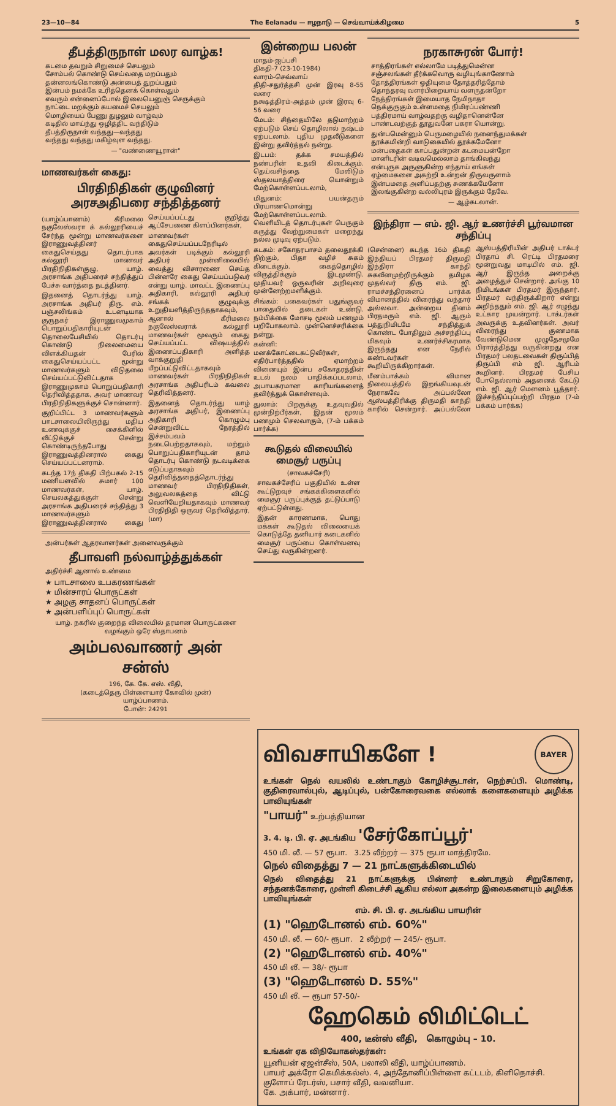23—10—84 The Eelanadu — ஈழநாடு — செவ்வாய்க்கிழமை 5
தீபத்திருநாள் மலர வாழ்க!
கடமை தவறும் சிறுமைச் செயலும்
சோம்பல் கொண்டு செய்வதை மறப்பதும்
தன்னலங்கொண்டு அன்பைத் துறப்பதும்
இன்பம் நமக்கே உரித்தெனக் கொள்வதும்
எவரும் என்னைப்போல் இலையெனுஞ் செருக்கும்
நாட்டை மறக்கும் கயமைச் செயலும்
மொழியைப் பேணு துழலும் வாழ்வும்
கடிதில் மாய்ந்து ஒழித்திட வந்திடும்
தீபத்திருநாள் வந்தது—வந்தது
வந்தது வந்தது மகிழ்வுள வந்தது.
— "வண்ணையூரான்"
மாணவர்கள் கைது:
பிரதிநிதிகள் குழுவினர் அரசஅதிபரை சந்தித்தனர்
(யாழ்ப்பாணம்) கீரிமலை நகுலேஸ்வரா க் கல்லூரியைச் சேர்ந்த மூன்று மாணவர்களை இராணுவத்தினர் கைதுசெய்தது தொடர்பாக கல்லூரி மாணவர் பிரதிநிதிகள்குழு, யாழ். அரசாங்க அதிபரைச் சந்தித்துப் பேச்சு வார்த்தை நடத்தினர்.
இதனைத் தொடர்ந்து யாழ். அரசாங்க அதிபர் திரு. எம். பஞ்சலிங்கம் உடனடியாக குருநகர் இராணுவமுகாம் பொறுப்பதிகாரியுடன் தொலைபேசியில் தொடர்பு கொண்டு நிலைமையை விளக்கியதன் பேரில் கைதுசெய்யப்பட்ட மூன்று மாணவர்களும் விடுதலை செய்யப்பட்டுவிட்டதாக இராணுமுகாம் பொறுப்பதிகாரி தெரிவித்ததாக, அவர் மாணவர் பிரதிநிதிகளுக்குச் சொன்னார்.
குறிப்பிட்ட 3 மாணவர்களும் பாடசாலையிலிருந்து மதிய உணவுக்குச் சைக்கிளில் வீட்டுக்குச் சென்று கொண்டிருந்தபோது இராணுவத்தினரால் கைது செய்யப்பட்டனராம்.
கடந்த 17ந் திகதி பிற்பகல் 2-15 மணியளவில் சுமார் 100 மாணவர்கள், யாழ். செயலகத்துக்குள் சென்று அரசாங்க அதிபரைச் சந்தித்து 3 மாணவர்களும் இராணுவத்தினரால் கைது செய்யப்பட்டது குறித்து ஆட்சேபணை கிளப்பினர்கள்,
மாணவர்கள் கைதுசெய்யப்படநேரிடில் அவர்கள் படிக்கும் கல்லூரி அதிபர் முன்னிலையில் வைத்து விசாரணை செய்த பின்னரே கைது செய்யப்படுவர் என்று யாழ். மாவட்ட இணைப்பு அதிகாரி, கல்லூரி அதிபர் சங்கக் குழுவுக்கு உறுதியளித்திருந்ததாகவும், ஆனால் கீரிமலை நகுலேஸ்வராக் கல்லூரி மாணவர்கள் மூவரும் கைது செய்யப்பட்ட விஷயத்தில் இணைப்பதிகாரி அளித்த வாக்குறுதி மீறப்பட்டுவிட்டதாகவும் மாணவர்கள் பிரதிநிதிகள் அரசாங்க அதிபரிடம் கவலை தெரிவித்தனர்.
இதனைத் தொடர்ந்து யாழ் அரசாங்க அதிபர், இணைப்பு அதிகாரி கொழும்பு சென்றுவிட்ட நேரத்தில் இச்சம்பவம் நடைபெற்றதாகவும், மற்றும் பொறுப்பதிகாரியுடன் தாம் தொடர்பு கொண்டு நடவடிக்கை எடுப்பதாகவும் தெரிவித்ததைத்தொடர்ந்து மாணவர் பிரதிநிதிகள், அலுவலகத்தை விட்டு வெளியேறியதாகவும் மாணவர் பிரதிநிதி ஒருவர் தெரிவித்தார், (மா)
அன்பர்கள் ஆதரவாளர்கள் அனைவருக்கும்
தீபாவளி நல்வாழ்த்துக்கள்
அதிர்ச்சி ஆனால் உண்மை
★ பாடசாலை உபகரணங்கள்
★ மின்சாரப் பொருட்கள்
★ அழகு சாதனப் பொருட்கள்
★ அன்பளிப்புப் பொருட்கள்
யாழ். நகரில் குறைந்த விலையில் தரமான பொருட்களை வழங்கும் ஒரே ஸ்தாபனம்
அம்பலவாணர் அன் சன்ஸ்
196, கே. கே. எஸ். வீதி,
(கடைத்தெரு பிள்ளையார் கோவில் முன்)
யாழ்ப்பாணம்.
போன்: 24291
இன்றைய பலன்
மாதம்-ஐப்பசி
திகதி-7 (23-10-1984)
வாரம்-செவ்வாய்
திதி-சதுர்த்தசி முன் இரவு 8-55 வரை
நக்ஷத்திரம்-அத்தம் முன் இரவு 6-56 வரை
மேடம்: சிந்தையிலே தடுமாற்றம் ஏற்படும் செய் தொழிலால் நஷ்டம் ஏற்படலாம். புதிய முதலீடுகளை இன்று தவிர்த்தல் நன்று.
இடபம்: தக்க சமயத்தில் நண்பரின் உதவி கிடைக்கும். தெய்வசிந்தை மேலிடும் ஸ்தலயாத்திரை யொன்றும் மேற்கொள்ளப்படலாம்,
மிதுனம்: பயன்தரும் பிரயாணமொன்று மேற்கொள்ளப்படலாம். வெளியிடத் தொடர்புகள் பெருகும் கருத்து வேற்றுமைகள் மறைந்து நல்ல முடிவு ஏற்படும்.
கடகம்: சகோதரபாசம் தலைதூக்கி நிற்கும், பிதா வழிச் சுகம் கிடைக்கும். கைத்தொழில் விருத்திக்கும் இடமுண்டு. முதியவர் ஒருவரின் அறிவுரை முன்னேற்றமளிக்கும்.
சிங்கம்: பகைவர்கள் பதுங்குவர் பாதையில் தடைகள் உண்டு. நம்பிக்கை மோசடி மூலம் பணமும் பறிபோகலாம். முன்னெச்சரிக்கை நன்று.
கன்னி: மனக்கோட்டைகட்டுவீர்கள், எதிர்பார்த்ததில் ஏமாற்றம் வினையும் இன்ப சகோதரத்தின் உடல் நலம் பாதிக்கப்படலாம், அபாயகரமான காரியங்களைத் தவிர்த்துக் கொள்ளவும்.
துலாம்: பிறருக்கு உதவுவதில் முன்நிற்பீர்கள், இதன் மூலம் பணமும் செலவாகும், (7-ம் பக்கம் பார்க்க)
கூடுதல் விலையில் மைசூர் பருப்பு
(சாவகச்சேரி)
சாவகச்சேரிப் பகுதியில் உள்ள கூட்டுறவுச் சங்கக்கிளைகளில் மைசூர் பருப்புக்குத் தட்டுப்பாடு ஏற்பட்டுள்ளது.
இதன் காரணமாக, பொது மக்கள் கூடுதல் விலையைக் கொடுத்தே தனியார் கடைகளில் மைசூர் பருப்பை கொள்வனவு செய்து வருகின்றனர்.
நரகாசுரன் போர்!
சாத்திரங்கள் எல்லாமே படித்துமென்ன
சஞ்சலங்கள் தீர்க்கவொரு வழியுங்காணோம்
தோத்திரங்கள் ஓதியுமை தோத்தரித்தோம்
தொந்தரவு வளர்பிறையாய் வளருதன்றோ
நேத்திரங்கள் இமையாத நேமிநாதா
நெக்குருகும் உள்ளமதை நிமிரப்பண்ணி
பத்திரமாய் வாழ்வதற்கு வழிதானென்னே
பாண்டவற்குத் தூதுவனே பகரா யொன்று.
துன்பமென்னும் பெருமழையில் நனைந்துமக்கள்
தூக்கமின்றி வாடுகையில் தூக்கமேனோ
மன்பதைகள் காப்பதுன்றன் கடமையன்றோ
மானிடரின் வடிவமெல்லாம் தாங்கிவந்து
என்புருக அருளுகின்ற எந்தாய் எங்கள்
ஏழ்மைகளை அகற்றி உன்றன் திருவருளாம்
இன்பமதை அளிப்பதற்கு சுணக்கமேனோ
இலங்குகின்ற வல்லிபுரம் இருக்கும் தேவே.
— ஆழ்கடலான்.
இந்திரா — எம். ஜி. ஆர் உணர்ச்சி பூர்வமான சந்திப்பு
(சென்னை) கடந்த 16ம் திகதி இந்தியப் பிரதமர் திருமதி இந்திரா காந்தி சுகவீனமுற்றிருக்கும் தமிழக முதல்வர் திரு எம். ஜி. ராமச்சந்திரனைப் பார்க்க விமானத்தில் விரைந்து வந்தார் அல்லவா. அன்றைய தினம் பிரதமரும் எம். ஜி. ஆரும் பத்துநிமிடமே சந்தித்துக் கொண்ட போதிலும் அச்சந்திப்பு மிகவும் உணர்ச்சிகரமாக இருந்தது என நேரில் கண்டவர்கள் கூறியிருக்கிறார்கள்.
மீனம்பாக்கம் விமான நிலையத்தில் இறங்கியவுடன் நேராகவே அப்பல்லோ ஆஸ்பத்திரிக்கு திருமதி காந்தி காரில் சென்றார். அப்பல்லோ ஆஸ்பத்திரியின் அதிபர் டாக்டர் பிரதாப் சி. ரெட்டி பிரதமரை மூன்றுவது மாடியில் எம். ஜி. ஆர் இருந்த அறைக்கு அழைத்துச் சென்றார். அங்கு 10 நிமிடங்கள் பிரதமர் இருந்தார். பிரதமர் வந்திருக்கிறார் என்று அறிந்ததும் எம். ஜி. ஆர் எழுந்து உட்கார முயன்றார். டாக்டர்கள் அவருக்கு உதவினர்கள். அவர் விரைந்து குணமாக வேண்டுமென முழுதேசமுமே பிரார்த்தித்து வருகின்றது என பிரதமர் பலதடவைகள் திருப்பித் திருப்பி எம் ஜி. ஆரிடம் கூறினர். பிரதமர் பேசிய போதெல்லாம் அதனைக் கேட்டு எம். ஜி. ஆர் மௌனம் பூத்தார். இச்சந்திப்புப்பற்றி பிரதம (7-ம் பக்கம் பார்க்க)
விவசாயிகளே ! BAYER
உங்கள் நெல் வயலில் உண்டாகும் கோழிச்சூடான், நெற்சப்பி. மொண்டி, குதிரைவால்புல், ஆடிப்புல், பன்கோரைவகை எல்லாக் களைகளையும் அழிக்க பாவியுங்கள்
"பாயர்" உற்பத்தியான
3. 4. டி. பி. ஏ. அடங்கிய 'சேர்கோப்பூர்'
450 மி. லீ. — 57 ரூபா. 3.25 லீற்றர் — 375 ரூபா மாத்திரமே.
நெல் விதைத்து 7 — 21 நாட்களுக்கிடையில்
நெல் விதைத்து 21 நாட்களுக்கு பின்னர் உண்டாகும் சிறுகோரை, சந்தனக்கோரை, முள்ளி கிடைச்சி ஆகிய எல்லா அகன்ற இலைகளையும் அழிக்க பாவியுங்கள்
எம். சி. பி. ஏ. அடங்கிய பாயரின்
(1) "ஹெடோனல் எம். 60%"
450 மி. லீ. — 60/- ரூபா. 2 லீற்றர் — 245/- ரூபா.
(2) "ஹெடோனல் எம். 40%"
450 மி லீ. — 38/- ரூபா
(3) "ஹெடோனல் D. 55%"
450 மி லீ. — ரூபா 57-50/-
ஹேகெம் லிமிட்டெட்
400, டீன்ஸ் வீதி, கொழும்பு – 10.
உங்கள் ஏக விநியோகஸ்தர்கள்:
யூனியன் ஏஜன்சீஸ், 50A, பலாலி வீதி, யாழ்ப்பாணம்.
பாயர் அக்ரோ கெமிக்கல்ஸ். 4, அந்தோனிப்பிள்ளை கட்டடம், கிளிநொச்சி.
குளோப் ரேடர்ஸ், பசார் வீதி, வவனியா.
கே. அக்பார், மன்னார்.